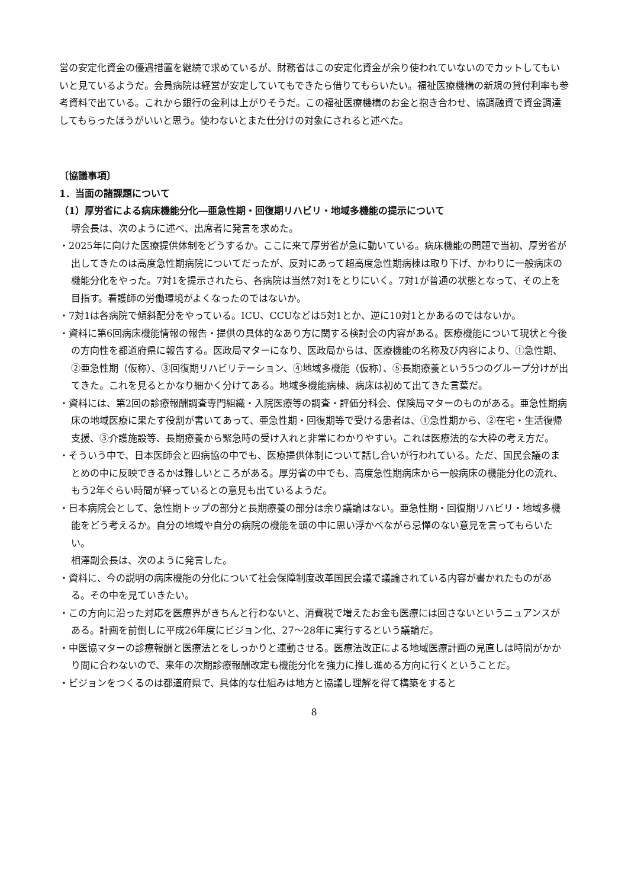営の安定化資金の優遇措置を継続で求めているが、財務省はこの安定化資金が余り使われていないのでカットしてもいいと見ているようだ。会員病院は経営が安定していてもできたら借りてもらいたい。福祉医療機構の新規の貸付利率も参考資料で出ている。これから銀行の金利は上がりそうだ。この福祉医療機構のお金と抱き合わせ、協調融資で資金調達してもらったほうがいいと思う。使わないとまた仕分けの対象にされると述べた。
〔協議事項〕
1．当面の諸課題について
（1）厚労省による病床機能分化―亜急性期・回復期リハビリ・地域多機能の提示について
堺会長は、次のように述べ、出席者に発言を求めた。
・2025年に向けた医療提供体制をどうするか。ここに来て厚労省が急に動いている。病床機能の問題で当初、厚労省が出してきたのは高度急性期病院についてだったが、反対にあって超高度急性期病棟は取り下げ、かわりに一般病床の機能分化をやった。7対1を提示されたら、各病院は当然7対1をとりにいく。7対1が普通の状態となって、その上を目指す。看護師の労働環境がよくなったのではないか。
・7対1は各病院で傾斜配分をやっている。ICU、CCUなどは5対1とか、逆に10対1とかあるのではないか。
・資料に第6回病床機能情報の報告・提供の具体的なあり方に関する検討会の内容がある。医療機能について現状と今後の方向性を都道府県に報告する。医政局マターになり、医政局からは、医療機能の名称及び内容により、①急性期、②亜急性期（仮称）、③回復期リハビリテーション、④地域多機能（仮称）、⑤長期療養という5つのグループ分けが出てきた。これを見るとかなり細かく分けてある。地域多機能病棟、病床は初めて出てきた言葉だ。
・資料には、第2回の診療報酬調査専門組織・入院医療等の調査・評価分科会、保険局マターのものがある。亜急性期病床の地域医療に果たす役割が書いてあって、亜急性期・回復期等で受ける患者は、①急性期から、②在宅・生活復帰支援、③介護施設等、長期療養から緊急時の受け入れと非常にわかりやすい。これは医療法的な大枠の考え方だ。
・そういう中で、日本医師会と四病協の中でも、医療提供体制について話し合いが行われている。ただ、国民会議のまとめの中に反映できるかは難しいところがある。厚労省の中でも、高度急性期病床から一般病床の機能分化の流れ、もう2年ぐらい時間が経っているとの意見も出ているようだ。
・日本病院会として、急性期トップの部分と長期療養の部分は余り議論はない。亜急性期・回復期リハビリ・地域多機能をどう考えるか。自分の地域や自分の病院の機能を頭の中に思い浮かべながら忌憚のない意見を言ってもらいたい。
相澤副会長は、次のように発言した。
・資料に、今の説明の病床機能の分化について社会保障制度改革国民会議で議論されている内容が書かれたものがある。その中を見ていきたい。
・この方向に沿った対応を医療界がきちんと行わないと、消費税で増えたお金も医療には回さないというニュアンスがある。計画を前倒しに平成26年度にビジョン化、27〜28年に実行するという議論だ。
・中医協マターの診療報酬と医療法とをしっかりと連動させる。医療法改正による地域医療計画の見直しは時間がかかり間に合わないので、来年の次期診療報酬改定も機能分化を強力に推し進める方向に行くということだ。
・ビジョンをつくるのは都道府県で、具体的な仕組みは地方と協議し理解を得て構築をすると
8